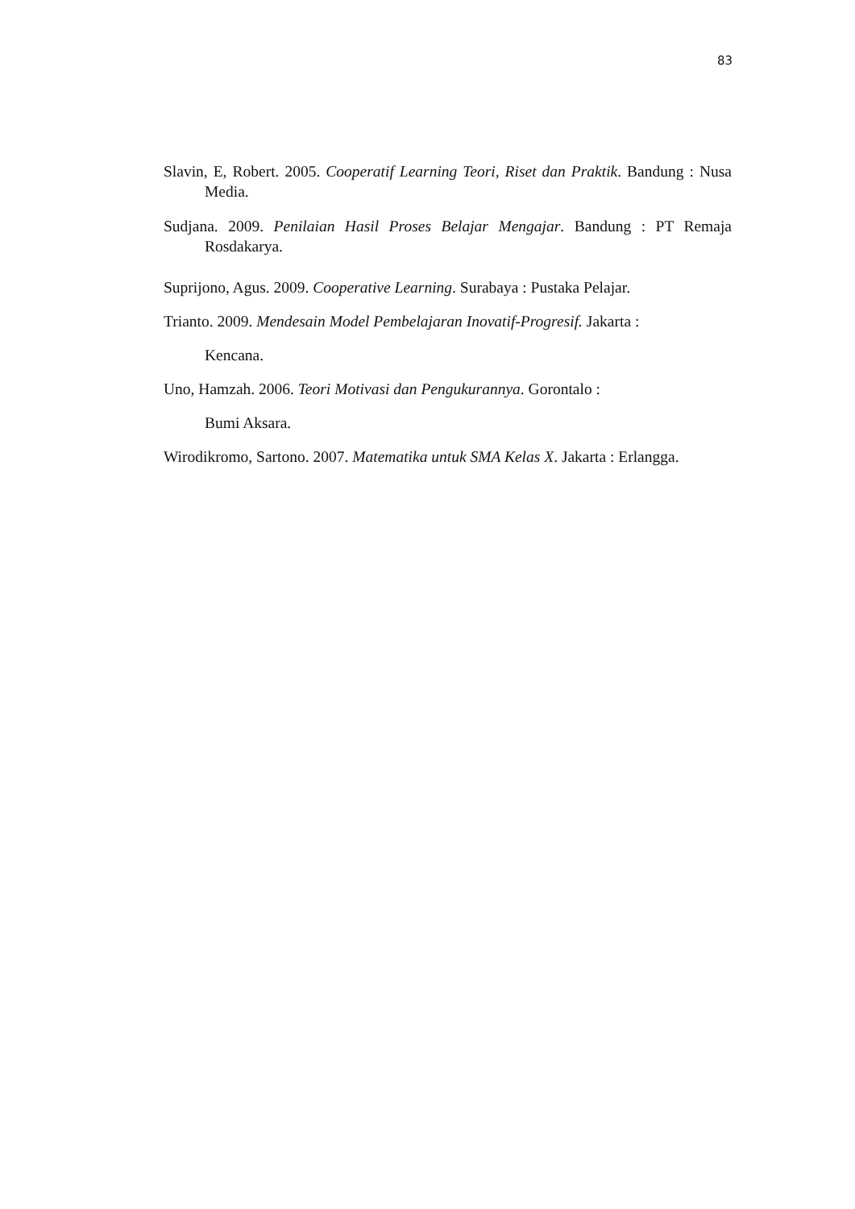83
Slavin, E, Robert. 2005. Cooperatif Learning Teori, Riset dan Praktik. Bandung : Nusa Media.
Sudjana. 2009. Penilaian Hasil Proses Belajar Mengajar. Bandung : PT Remaja Rosdakarya.
Suprijono, Agus. 2009. Cooperative Learning. Surabaya : Pustaka Pelajar.
Trianto. 2009. Mendesain Model Pembelajaran Inovatif-Progresif. Jakarta :
Kencana.
Uno, Hamzah. 2006. Teori Motivasi dan Pengukurannya. Gorontalo :
Bumi Aksara.
Wirodikromo, Sartono. 2007. Matematika untuk SMA Kelas X. Jakarta : Erlangga.